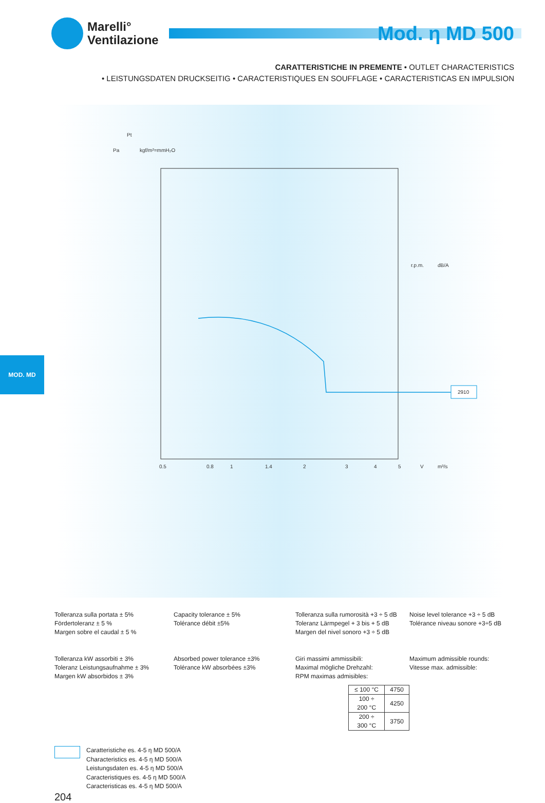Marelli°
Ventilazione
Mod. η MD 500
CARATTERISTICHE IN PREMENTE • OUTLET CHARACTERISTICS
• LEISTUNGSDATEN DRUCKSEITIG • CARACTERISTIQUES EN SOUFFLAGE • CARACTERISTICAS EN IMPULSION
Pt
Pa
kgf/m²=mmH₂O
2910
r.p.m.
dB/A
0.5
0.8
1
1.4
2
3
4
5
V
m³/s
MOD. MD
Tolleranza sulla portata ± 5%
Fördertoleranz ± 5 %
Margen sobre el caudal ± 5 %
Capacity tolerance ± 5%
Tolérance débit ±5%
Tolleranza sulla rumorosità +3 ÷ 5 dB
Toleranz Lärmpegel + 3 bis + 5 dB
Margen del nivel sonoro +3 ÷ 5 dB
Noise level tolerance +3 ÷ 5 dB
Tolérance niveau sonore +3÷5 dB
Tolleranza kW assorbiti ± 3%
Toleranz Leistungsaufnahme ± 3%
Margen kW absorbidos ± 3%
Absorbed power tolerance ±3%
Tolérance kW absorbées ±3%
Giri massimi ammissibili:
Maximal mögliche Drehzahl:
RPM maximas admisibles:
| ≤ 100 °C | 4750 |
| 100 ÷ 200 °C | 4250 |
| 200 ÷ 300 °C | 3750 |
Maximum admissible rounds:
Vitesse max. admissible:
Caratteristiche es. 4-5 η MD 500/A
Characteristics es. 4-5 η MD 500/A
Leistungsdaten es. 4-5 η MD 500/A
Caracteristiques es. 4-5 η MD 500/A
Caracteristicas es. 4-5 η MD 500/A
204